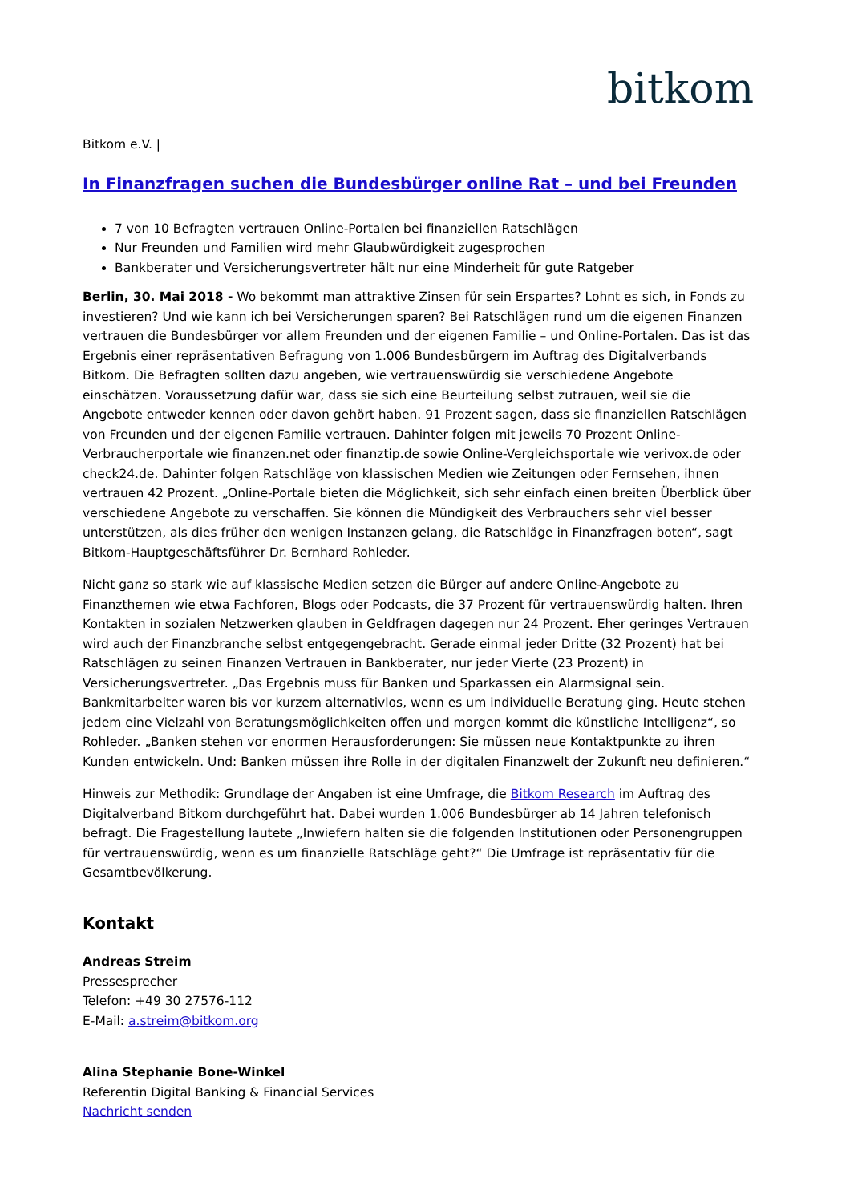bitkom
Bitkom e.V. |
In Finanzfragen suchen die Bundesbürger online Rat – und bei Freunden
7 von 10 Befragten vertrauen Online-Portalen bei finanziellen Ratschlägen
Nur Freunden und Familien wird mehr Glaubwürdigkeit zugesprochen
Bankberater und Versicherungsvertreter hält nur eine Minderheit für gute Ratgeber
Berlin, 30. Mai 2018 - Wo bekommt man attraktive Zinsen für sein Erspartes? Lohnt es sich, in Fonds zu investieren? Und wie kann ich bei Versicherungen sparen? Bei Ratschlägen rund um die eigenen Finanzen vertrauen die Bundesbürger vor allem Freunden und der eigenen Familie – und Online-Portalen. Das ist das Ergebnis einer repräsentativen Befragung von 1.006 Bundesbürgern im Auftrag des Digitalverbands Bitkom. Die Befragten sollten dazu angeben, wie vertrauenswürdig sie verschiedene Angebote einschätzen. Voraussetzung dafür war, dass sie sich eine Beurteilung selbst zutrauen, weil sie die Angebote entweder kennen oder davon gehört haben. 91 Prozent sagen, dass sie finanziellen Ratschlägen von Freunden und der eigenen Familie vertrauen. Dahinter folgen mit jeweils 70 Prozent Online-Verbraucherportale wie finanzen.net oder finanztip.de sowie Online-Vergleichsportale wie verivox.de oder check24.de. Dahinter folgen Ratschläge von klassischen Medien wie Zeitungen oder Fernsehen, ihnen vertrauen 42 Prozent. „Online-Portale bieten die Möglichkeit, sich sehr einfach einen breiten Überblick über verschiedene Angebote zu verschaffen. Sie können die Mündigkeit des Verbrauchers sehr viel besser unterstützen, als dies früher den wenigen Instanzen gelang, die Ratschläge in Finanzfragen boten“, sagt Bitkom-Hauptgeschäftsführer Dr. Bernhard Rohleder.
Nicht ganz so stark wie auf klassische Medien setzen die Bürger auf andere Online-Angebote zu Finanzthemen wie etwa Fachforen, Blogs oder Podcasts, die 37 Prozent für vertrauenswürdig halten. Ihren Kontakten in sozialen Netzwerken glauben in Geldfragen dagegen nur 24 Prozent. Eher geringes Vertrauen wird auch der Finanzbranche selbst entgegengebracht. Gerade einmal jeder Dritte (32 Prozent) hat bei Ratschlägen zu seinen Finanzen Vertrauen in Bankberater, nur jeder Vierte (23 Prozent) in Versicherungsvertreter. „Das Ergebnis muss für Banken und Sparkassen ein Alarmsignal sein. Bankmitarbeiter waren bis vor kurzem alternativlos, wenn es um individuelle Beratung ging. Heute stehen jedem eine Vielzahl von Beratungsmöglichkeiten offen und morgen kommt die künstliche Intelligenz“, so Rohleder. „Banken stehen vor enormen Herausforderungen: Sie müssen neue Kontaktpunkte zu ihren Kunden entwickeln. Und: Banken müssen ihre Rolle in der digitalen Finanzwelt der Zukunft neu definieren.“
Hinweis zur Methodik: Grundlage der Angaben ist eine Umfrage, die Bitkom Research im Auftrag des Digitalverband Bitkom durchgeführt hat. Dabei wurden 1.006 Bundesbürger ab 14 Jahren telefonisch befragt. Die Fragestellung lautete „Inwiefern halten sie die folgenden Institutionen oder Personengruppen für vertrauenswürdig, wenn es um finanzielle Ratschläge geht?“ Die Umfrage ist repräsentativ für die Gesamtbevölkerung.
Kontakt
Andreas Streim
Pressesprecher
Telefon: +49 30 27576-112
E-Mail: a.streim@bitkom.org
Alina Stephanie Bone-Winkel
Referentin Digital Banking & Financial Services
Nachricht senden